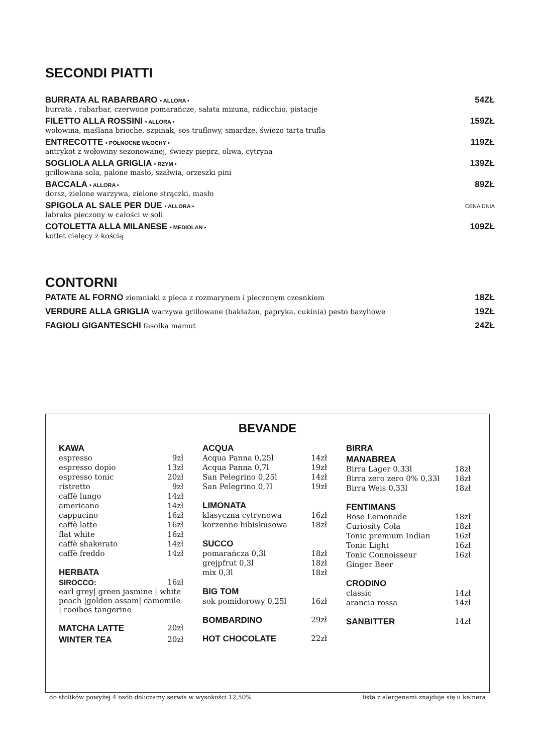SECONDI PIATTI
BURRATA AL RABARBARO • ALLORA • 54ZŁ
burrata , rabarbar, czerwone pomarańcze, sałata mizuna, radicchio, pistacje
FILETTO ALLA ROSSINI • ALLORA • 159ZŁ
wołowina, maślana brioche, szpinak, sos truflowy, smardze, świeżo tarta trufla
ENTRECOTTE • PÓŁNOCNE WŁOCHY • 119ZŁ
antrykot z wołowiny sezonowanej, świeży pieprz, oliwa, cytryna
SOGLIOLA ALLA GRIGLIA • RZYM • 139ZŁ
grillowana sola, palone masło, szałwia, orzeszki pini
BACCALA • ALLORA • 89ZŁ
dorsz, zielone warzywa, zielone strączki, masło
SPIGOLA AL SALE PER DUE • ALLORA • CENA DNIA
labraks pieczony w całości w soli
COTOLETTA ALLA MILANESE • MEDIOLAN • 109ZŁ
kotlet cielęcy z kością
CONTORNI
PATATE AL FORNO ziemniaki z pieca z rozmarynem i pieczonym czosnkiem 18ZŁ
VERDURE ALLA GRIGLIA warzywa grillowane (bakłażan, papryka, cukinia) pesto bazyliowe 19ZŁ
FAGIOLI GIGANTESCHI fasolka mamut 24ZŁ
BEVANDE
KAWA
espresso 9zł
espresso dopio 13zł
espresso tonic 20zł
ristretto 9zł
caffè lungo 14zł
americano 14zł
cappucino 16zł
caffè latte 16zł
flat white 16zł
caffè shakerato 14zł
caffè freddo 14zł
HERBATA
SIROCCO: 16zł
earl grey| green jasmine | white peach |golden assam| camomile | rooibos tangerine
MATCHA LATTE 20zł
WINTER TEA 20zł
ACQUA
Acqua Panna 0,25l 14zł
Acqua Panna 0,7l 19zł
San Pelegrino 0,25l 14zł
San Pelegrino 0,7l 19zł
LIMONATA
klasyczna cytrynowa 16zł
korzenno hibiskusowa 18zł
SUCCO
pomarańcza 0,3l 18zł
grejpfrut 0,3l 18zł
mix 0,3l 18zł
BIG TOM
sok pomidorowy 0,25l 16zł
BOMBARDINO 29zł
HOT CHOCOLATE 22zł
BIRRA
MANABREA
Birra Lager 0,33l 18zł
Birra zero zero 0% 0,33l 18zł
Birra Weis 0,33l 18zł
FENTIMANS
Rose Lemonade 18zł
Curiosity Cola 18zł
Tonic premium Indian 16zł
Tonic Light 16zł
Tonic Connoisseur 16zł
Ginger Beer
CRODINO
classic 14zł
arancia rossa 14zł
SANBITTER 14zł
do stolików powyżej 4 osób doliczamy serwis w wysokości 12,50% lista z alergenami znajduje się u kelnera